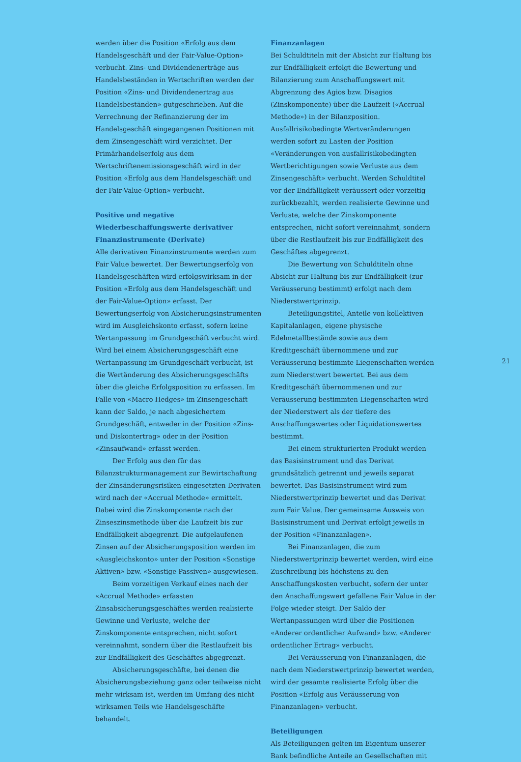werden über die Position «Erfolg aus dem Handelsgeschäft und der Fair-Value-Option» verbucht. Zins- und Dividendenerträge aus Handelsbeständen in Wertschriften werden der Position «Zins- und Dividendenertrag aus Handelsbeständen» gutgeschrieben. Auf die Verrechnung der Refinanzierung der im Handelsgeschäft eingegangenen Positionen mit dem Zinsengeschäft wird verzichtet. Der Primärhandelserfolg aus dem Wertschriftenemissionsgeschäft wird in der Position «Erfolg aus dem Handelsgeschäft und der Fair-Value-Option» verbucht.
Positive und negative Wiederbeschaffungswerte derivativer Finanzinstrumente (Derivate)
Alle derivativen Finanzinstrumente werden zum Fair Value bewertet. Der Bewertungserfolg von Handelsgeschäften wird erfolgswirksam in der Position «Erfolg aus dem Handelsgeschäft und der Fair-Value-Option» erfasst. Der Bewertungserfolg von Absicherungsinstrumenten wird im Ausgleichskonto erfasst, sofern keine Wertanpassung im Grundgeschäft verbucht wird. Wird bei einem Absicherungsgeschäft eine Wertanpassung im Grundgeschäft verbucht, ist die Wertänderung des Absicherungsgeschäfts über die gleiche Erfolgsposition zu erfassen. Im Falle von «Macro Hedges» im Zinsengeschäft kann der Saldo, je nach abgesichertem Grundgeschäft, entweder in der Position «Zins- und Diskontertrag» oder in der Position «Zinsaufwand» erfasst werden.
Der Erfolg aus den für das Bilanzstrukturmanagement zur Bewirtschaftung der Zinsänderungsrisiken eingesetzten Derivaten wird nach der «Accrual Methode» ermittelt. Dabei wird die Zinskomponente nach der Zinseszinsmethode über die Laufzeit bis zur Endfälligkeit abgegrenzt. Die aufgelaufenen Zinsen auf der Absicherungsposition werden im «Ausgleichskonto» unter der Position «Sonstige Aktiven» bzw. «Sonstige Passiven» ausgewiesen.
Beim vorzeitigen Verkauf eines nach der «Accrual Methode» erfassten Zinsabsicherungsgeschäftes werden realisierte Gewinne und Verluste, welche der Zinskomponente entsprechen, nicht sofort vereinnahmt, sondern über die Restlaufzeit bis zur Endfälligkeit des Geschäftes abgegrenzt.
Absicherungsgeschäfte, bei denen die Absicherungsbeziehung ganz oder teilweise nicht mehr wirksam ist, werden im Umfang des nicht wirksamen Teils wie Handelsgeschäfte behandelt.
Finanzanlagen
Bei Schuldtiteln mit der Absicht zur Haltung bis zur Endfälligkeit erfolgt die Bewertung und Bilanzierung zum Anschaffungswert mit Abgrenzung des Agios bzw. Disagios (Zinskomponente) über die Laufzeit («Accrual Methode») in der Bilanzposition. Ausfallrisikobedingte Wertveränderungen werden sofort zu Lasten der Position «Veränderungen von ausfallrisikobedingten Wertberichtigungen sowie Verluste aus dem Zinsengeschäft» verbucht. Werden Schuldtitel vor der Endfälligkeit veräussert oder vorzeitig zurückbezahlt, werden realisierte Gewinne und Verluste, welche der Zinskomponente entsprechen, nicht sofort vereinnahmt, sondern über die Restlaufzeit bis zur Endfälligkeit des Geschäftes abgegrenzt.
Die Bewertung von Schuldtiteln ohne Absicht zur Haltung bis zur Endfälligkeit (zur Veräusserung bestimmt) erfolgt nach dem Niederstwertprinzip.
Beteiligungstitel, Anteile von kollektiven Kapitalanlagen, eigene physische Edelmetallbestände sowie aus dem Kreditgeschäft übernommene und zur Veräusserung bestimmte Liegenschaften werden zum Niederstwert bewertet. Bei aus dem Kreditgeschäft übernommenen und zur Veräusserung bestimmten Liegenschaften wird der Niederstwert als der tiefere des Anschaffungswertes oder Liquidationswertes bestimmt.
Bei einem strukturierten Produkt werden das Basisinstrument und das Derivat grundsätzlich getrennt und jeweils separat bewertet. Das Basisinstrument wird zum Niederstwertprinzip bewertet und das Derivat zum Fair Value. Der gemeinsame Ausweis von Basisinstrument und Derivat erfolgt jeweils in der Position «Finanzanlagen».
Bei Finanzanlagen, die zum Niederstwertprinzip bewertet werden, wird eine Zuschreibung bis höchstens zu den Anschaffungskosten verbucht, sofern der unter den Anschaffungswert gefallene Fair Value in der Folge wieder steigt. Der Saldo der Wertanpassungen wird über die Positionen «Anderer ordentlicher Aufwand» bzw. «Anderer ordentlicher Ertrag» verbucht.
Bei Veräusserung von Finanzanlagen, die nach dem Niederstwertprinzip bewertet werden, wird der gesamte realisierte Erfolg über die Position «Erfolg aus Veräusserung von Finanzanlagen» verbucht.
Beteiligungen
Als Beteiligungen gelten im Eigentum unserer Bank befindliche Anteile an Gesellschaften mit
21